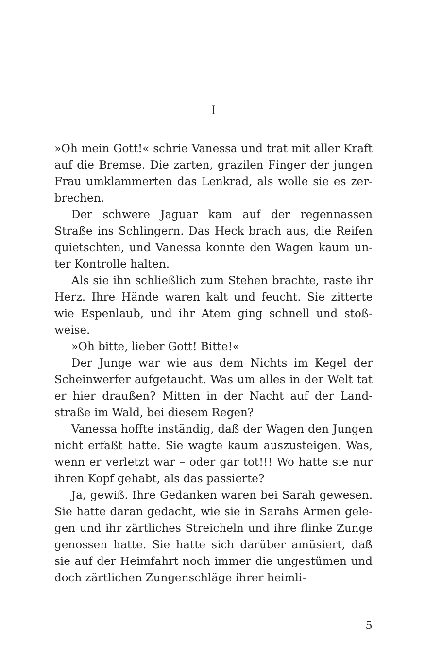I
»Oh mein Gott!« schrie Vanessa und trat mit aller Kraft auf die Bremse. Die zarten, grazilen Finger der jungen Frau umklammerten das Lenkrad, als wolle sie es zer­brechen.
Der schwere Jaguar kam auf der regennassen Straße ins Schlingern. Das Heck brach aus, die Reifen quietschten, und Vanessa konnte den Wagen kaum un­ter Kontrolle halten.
Als sie ihn schließlich zum Stehen brachte, raste ihr Herz. Ihre Hände waren kalt und feucht. Sie zitterte wie Espenlaub, und ihr Atem ging schnell und stoß­weise.
»Oh bitte, lieber Gott! Bitte!«
Der Junge war wie aus dem Nichts im Kegel der Scheinwerfer aufgetaucht. Was um alles in der Welt tat er hier draußen? Mitten in der Nacht auf der Land­straße im Wald, bei diesem Regen?
Vanessa hoffte inständig, daß der Wagen den Jun­gen nicht erfaßt hatte. Sie wagte kaum auszusteigen. Was, wenn er verletzt war – oder gar tot!!! Wo hatte sie nur ihren Kopf gehabt, als das passierte?
Ja, gewiß. Ihre Gedanken waren bei Sarah gewesen. Sie hatte daran gedacht, wie sie in Sarahs Armen gele­gen und ihr zärtliches Streicheln und ihre flinke Zunge genossen hatte. Sie hatte sich darüber amüsiert, daß sie auf der Heimfahrt noch immer die ungestü­men und doch zärtlichen Zungenschläge ihrer heimli-
5